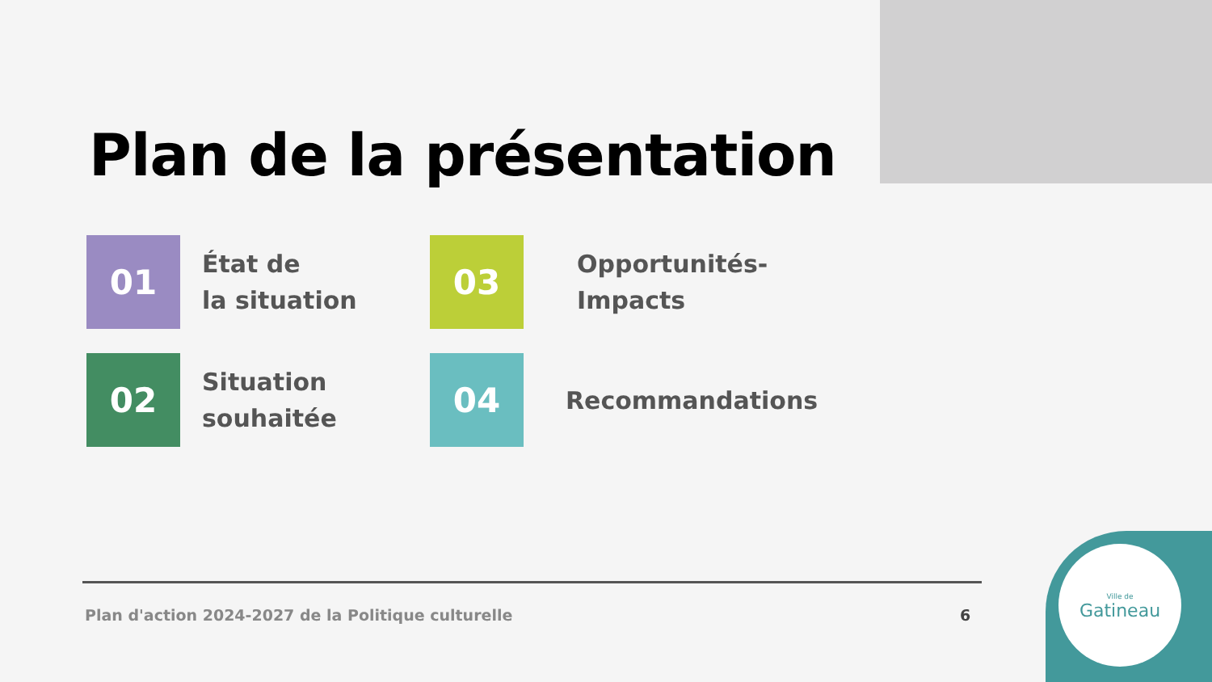Plan de la présentation
01
État de
la situation
03
Opportunités-
Impacts
02
Situation
souhaitée
04
Recommandations
Plan d'action 2024-2027 de la Politique culturelle
6
Ville de
Gatineau